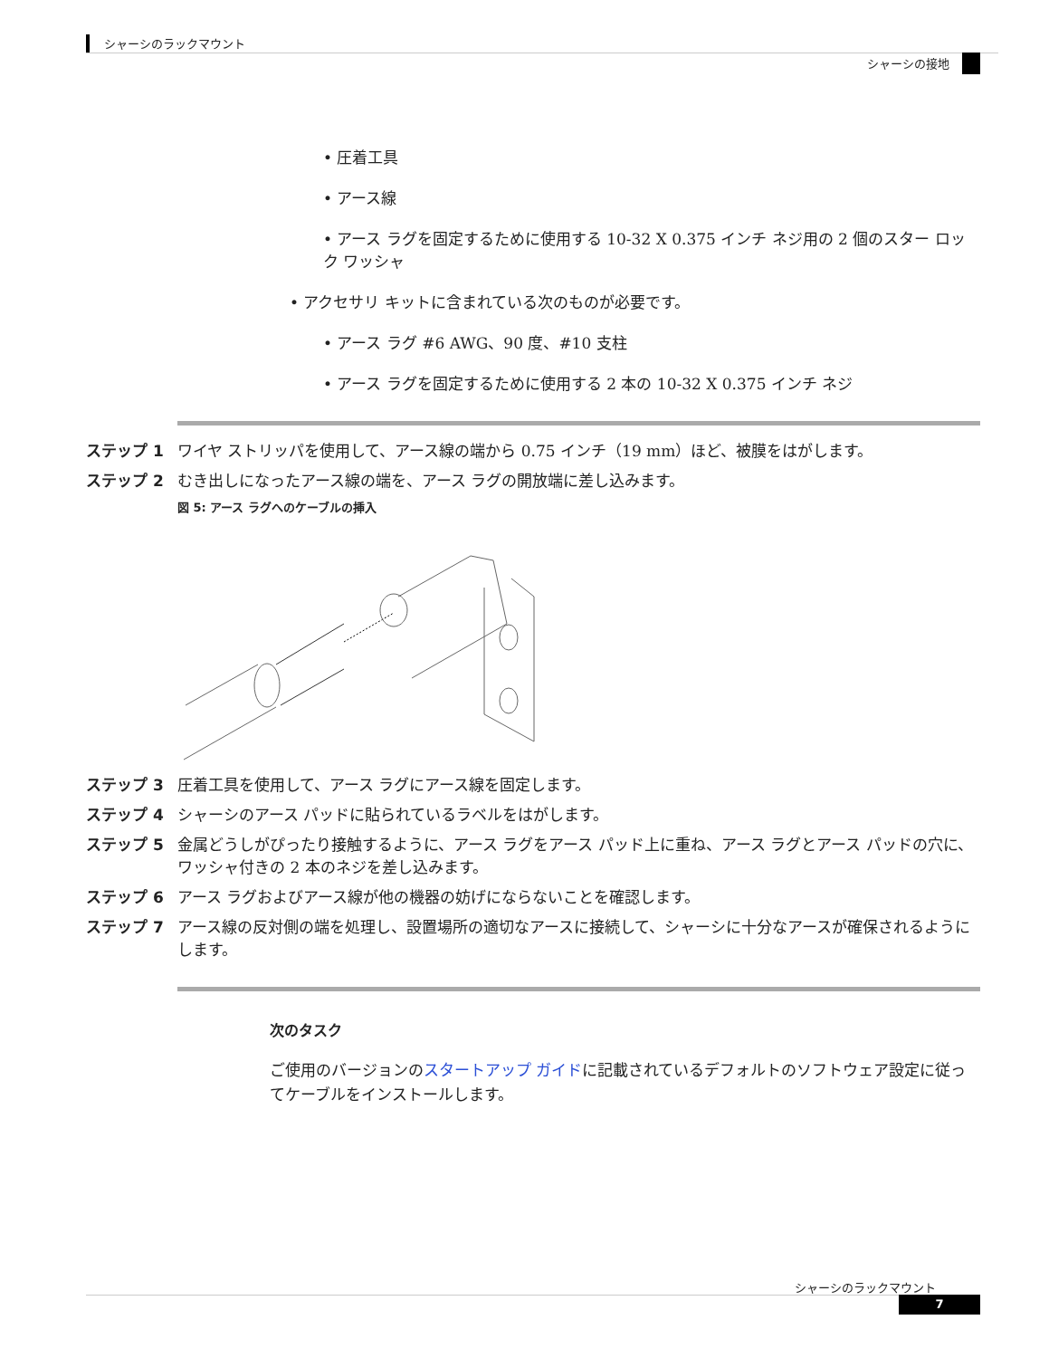シャーシのラックマウント
シャーシの接地
• 圧着工具
• アース線
• アース ラグを固定するために使用する 10-32 X 0.375 インチ ネジ用の 2 個のスター ロック ワッシャ
• アクセサリ キットに含まれている次のものが必要です。
• アース ラグ #6 AWG、90 度、#10 支柱
• アース ラグを固定するために使用する 2 本の 10-32 X 0.375 インチ ネジ
ステップ 1 ワイヤ ストリッパを使用して、アース線の端から 0.75 インチ（19 mm）ほど、被膜をはがします。
ステップ 2 むき出しになったアース線の端を、アース ラグの開放端に差し込みます。
図 5: アース ラグへのケーブルの挿入
ステップ 3 圧着工具を使用して、アース ラグにアース線を固定します。
ステップ 4 シャーシのアース パッドに貼られているラベルをはがします。
ステップ 5 金属どうしがぴったり接触するように、アース ラグをアース パッド上に重ね、アース ラグとアース パッドの穴に、ワッシャ付きの 2 本のネジを差し込みます。
ステップ 6 アース ラグおよびアース線が他の機器の妨げにならないことを確認します。
ステップ 7 アース線の反対側の端を処理し、設置場所の適切なアースに接続して、シャーシに十分なアースが確保されるようにします。
次のタスク
ご使用のバージョンのスタートアップ ガイドに記載されているデフォルトのソフトウェア設定に従ってケーブルをインストールします。
シャーシのラックマウント
7